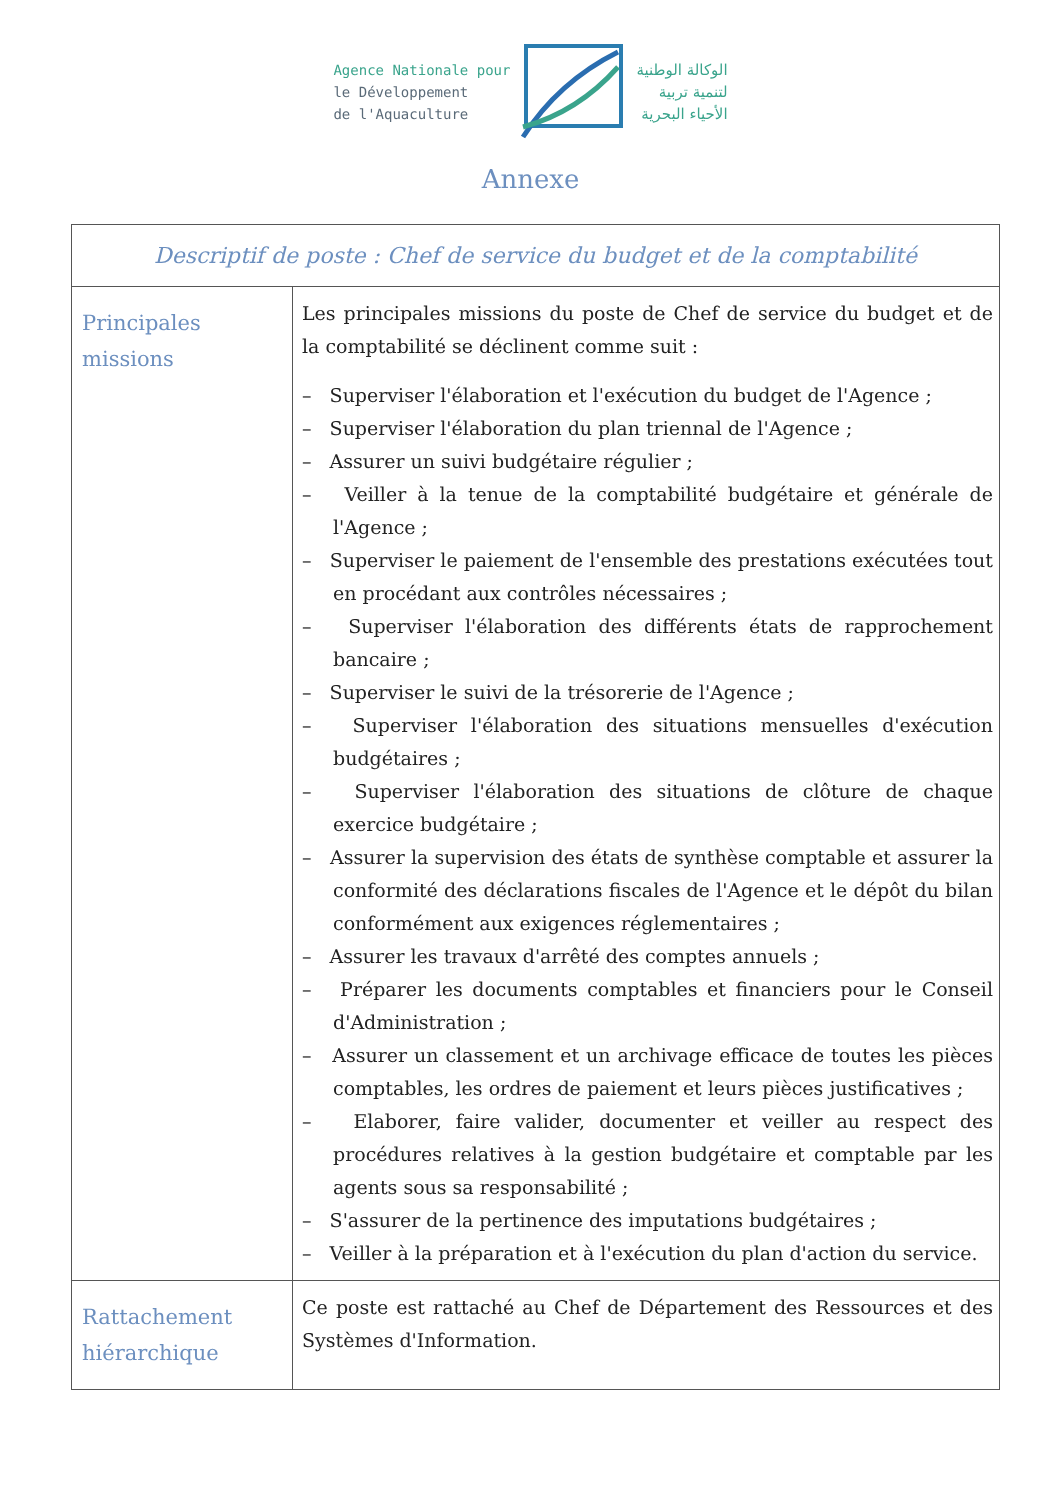Agence Nationale pour
le Développement
de l'Aquaculture
الوكالة الوطنية
لتنمية تربية
الأحياء البحرية
Annexe
| Descriptif de poste : Chef de service du budget et de la comptabilité | |
| --- | --- |
| Principales missions | Les principales missions du poste de Chef de service du budget et de la comptabilité se déclinent comme suit : – Superviser l'élaboration et l'exécution du budget de l'Agence ; – Superviser l'élaboration du plan triennal de l'Agence ; – Assurer un suivi budgétaire régulier ; – Veiller à la tenue de la comptabilité budgétaire et générale de l'Agence ; – Superviser le paiement de l'ensemble des prestations exécutées tout en procédant aux contrôles nécessaires ; – Superviser l'élaboration des différents états de rapprochement bancaire ; – Superviser le suivi de la trésorerie de l'Agence ; – Superviser l'élaboration des situations mensuelles d'exécution budgétaires ; – Superviser l'élaboration des situations de clôture de chaque exercice budgétaire ; – Assurer la supervision des états de synthèse comptable et assurer la conformité des déclarations fiscales de l'Agence et le dépôt du bilan conformément aux exigences réglementaires ; – Assurer les travaux d'arrêté des comptes annuels ; – Préparer les documents comptables et financiers pour le Conseil d'Administration ; – Assurer un classement et un archivage efficace de toutes les pièces comptables, les ordres de paiement et leurs pièces justificatives ; – Elaborer, faire valider, documenter et veiller au respect des procédures relatives à la gestion budgétaire et comptable par les agents sous sa responsabilité ; – S'assurer de la pertinence des imputations budgétaires ; – Veiller à la préparation et à l'exécution du plan d'action du service. |
| Rattachement hiérarchique | Ce poste est rattaché au Chef de Département des Ressources et des Systèmes d'Information. |